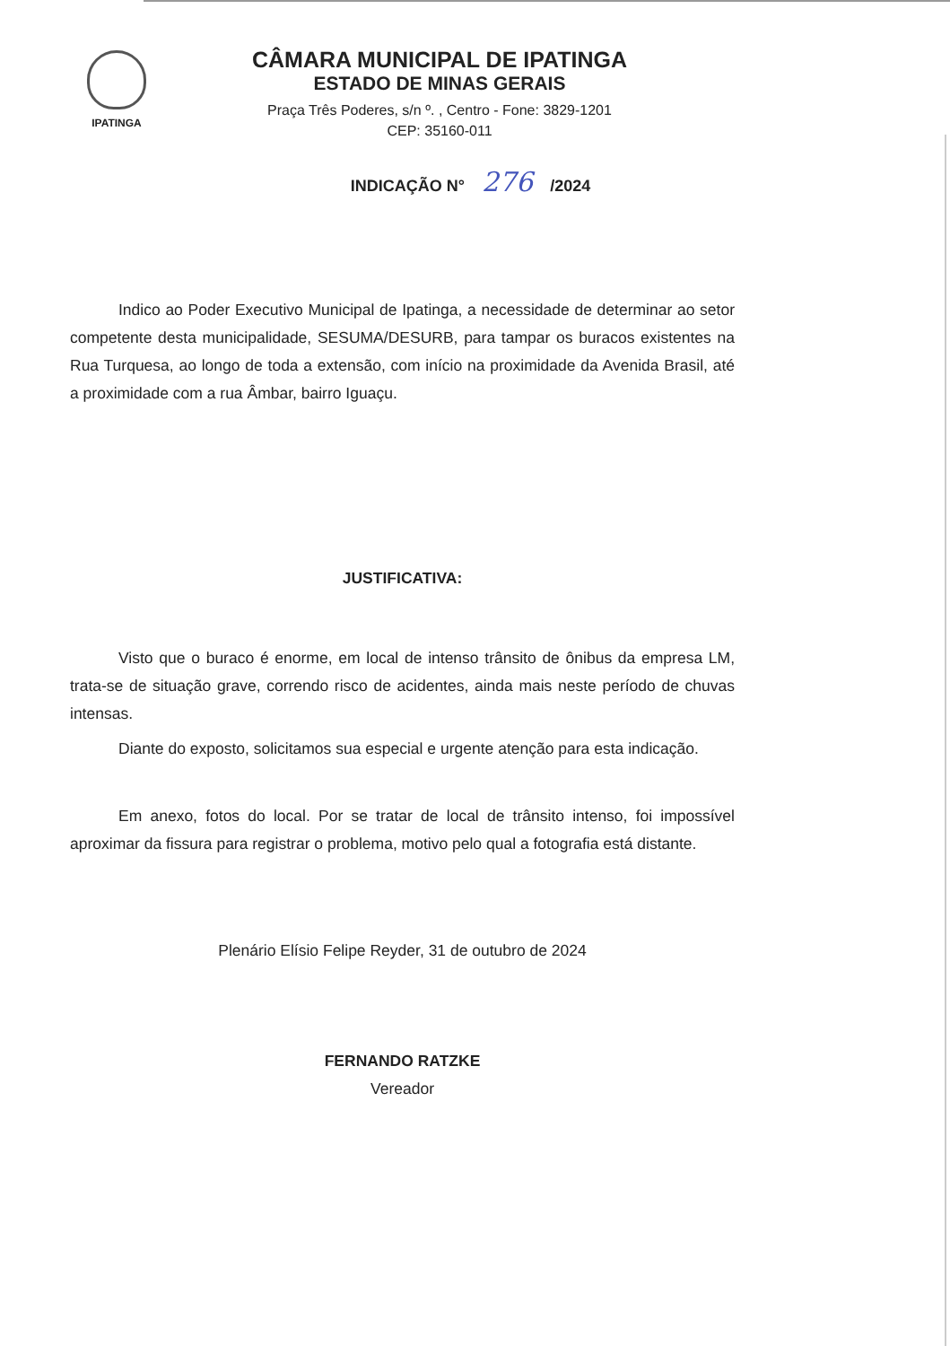IPATINGA
CÂMARA MUNICIPAL DE IPATINGA
ESTADO DE MINAS GERAIS
Praça Três Poderes, s/n º. , Centro - Fone: 3829-1201
CEP: 35160-011
INDICAÇÃO N° 276 /2024
Indico ao Poder Executivo Municipal de Ipatinga, a necessidade de determinar ao setor competente desta municipalidade, SESUMA/DESURB, para tampar os buracos existentes na Rua Turquesa, ao longo de toda a extensão, com início na proximidade da Avenida Brasil, até a proximidade com a rua Âmbar, bairro Iguaçu.
JUSTIFICATIVA:
Visto que o buraco é enorme, em local de intenso trânsito de ônibus da empresa LM, trata-se de situação grave, correndo risco de acidentes, ainda mais neste período de chuvas intensas.
Diante do exposto, solicitamos sua especial e urgente atenção para esta indicação.
Em anexo, fotos do local. Por se tratar de local de trânsito intenso, foi impossível aproximar da fissura para registrar o problema, motivo pelo qual a fotografia está distante.
Plenário Elísio Felipe Reyder, 31 de outubro de 2024
FERNANDO RATZKE
Vereador